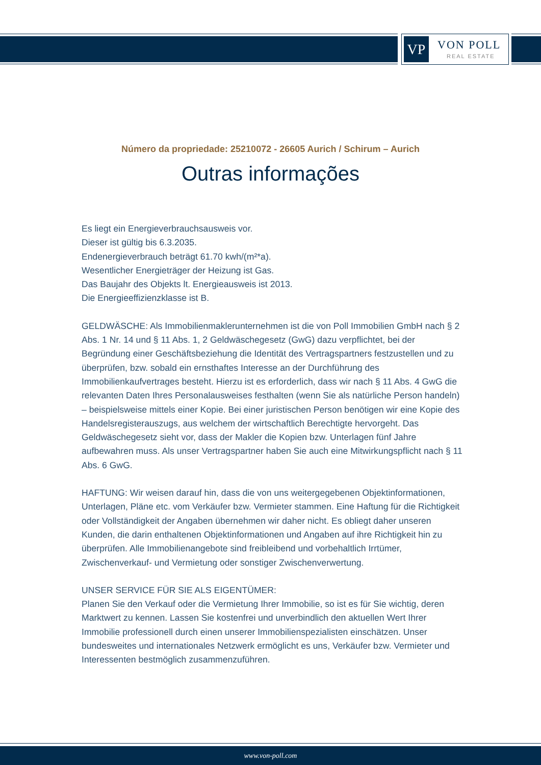VP VON POLL
REAL ESTATE
Número da propriedade: 25210072 - 26605 Aurich / Schirum – Aurich
Outras informações
Es liegt ein Energieverbrauchsausweis vor.
Dieser ist gültig bis 6.3.2035.
Endenergieverbrauch beträgt 61.70 kwh/(m²*a).
Wesentlicher Energieträger der Heizung ist Gas.
Das Baujahr des Objekts lt. Energieausweis ist 2013.
Die Energieeffizienzklasse ist B.
GELDWÄSCHE: Als Immobilienmaklerunternehmen ist die von Poll Immobilien GmbH nach § 2 Abs. 1 Nr. 14 und § 11 Abs. 1, 2 Geldwäschegesetz (GwG) dazu verpflichtet, bei der Begründung einer Geschäftsbeziehung die Identität des Vertragspartners festzustellen und zu überprüfen, bzw. sobald ein ernsthaftes Interesse an der Durchführung des Immobilienkaufvertrages besteht. Hierzu ist es erforderlich, dass wir nach § 11 Abs. 4 GwG die relevanten Daten Ihres Personalausweises festhalten (wenn Sie als natürliche Person handeln) – beispielsweise mittels einer Kopie. Bei einer juristischen Person benötigen wir eine Kopie des Handelsregisterauszugs, aus welchem der wirtschaftlich Berechtigte hervorgeht. Das Geldwäschegesetz sieht vor, dass der Makler die Kopien bzw. Unterlagen fünf Jahre aufbewahren muss. Als unser Vertragspartner haben Sie auch eine Mitwirkungspflicht nach § 11 Abs. 6 GwG.
HAFTUNG: Wir weisen darauf hin, dass die von uns weitergegebenen Objektinformationen, Unterlagen, Pläne etc. vom Verkäufer bzw. Vermieter stammen. Eine Haftung für die Richtigkeit oder Vollständigkeit der Angaben übernehmen wir daher nicht. Es obliegt daher unseren Kunden, die darin enthaltenen Objektinformationen und Angaben auf ihre Richtigkeit hin zu überprüfen. Alle Immobilienangebote sind freibleibend und vorbehaltlich Irrtümer, Zwischenverkauf- und Vermietung oder sonstiger Zwischenverwertung.
UNSER SERVICE FÜR SIE ALS EIGENTÜMER:
Planen Sie den Verkauf oder die Vermietung Ihrer Immobilie, so ist es für Sie wichtig, deren Marktwert zu kennen. Lassen Sie kostenfrei und unverbindlich den aktuellen Wert Ihrer Immobilie professionell durch einen unserer Immobilienspezialisten einschätzen. Unser bundesweites und internationales Netzwerk ermöglicht es uns, Verkäufer bzw. Vermieter und Interessenten bestmöglich zusammenzuführen.
www.von-poll.com